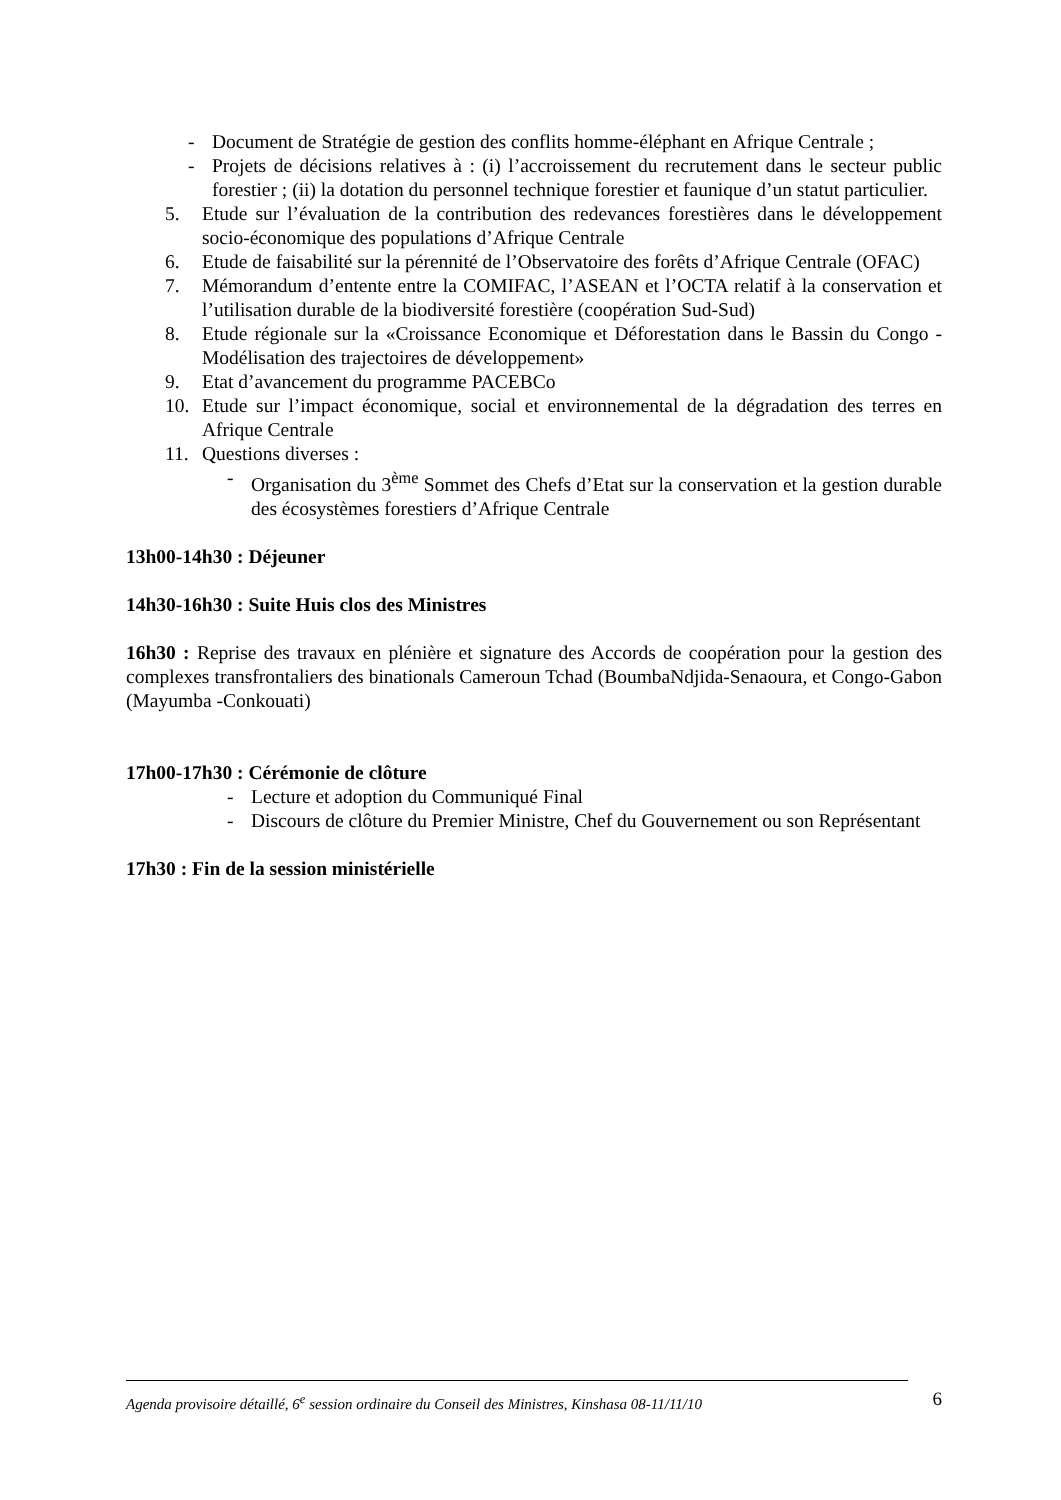- Document de Stratégie de gestion des conflits homme-éléphant en Afrique Centrale ;
- Projets de décisions relatives à : (i) l’accroissement du recrutement dans le secteur public forestier ; (ii) la dotation du personnel technique forestier et faunique d’un statut particulier.
5. Etude sur l’évaluation de la contribution des redevances forestières dans le développement socio-économique des populations d’Afrique Centrale
6. Etude de faisabilité sur la pérennité de l’Observatoire des forêts d’Afrique Centrale (OFAC)
7. Mémorandum d’entente entre la COMIFAC, l’ASEAN et l’OCTA relatif à la conservation et l’utilisation durable de la biodiversité forestière (coopération Sud-Sud)
8. Etude régionale sur la «Croissance Economique et Déforestation dans le Bassin du Congo - Modélisation des trajectoires de développement»
9. Etat d’avancement du programme PACEBCo
10. Etude sur l’impact économique, social et environnemental de la dégradation des terres en Afrique Centrale
11. Questions diverses :
- Organisation du 3<sup>ème</sup> Sommet des Chefs d’Etat sur la conservation et la gestion durable des écosystèmes forestiers d’Afrique Centrale
13h00-14h30 : Déjeuner
14h30-16h30 : Suite Huis clos des Ministres
16h30 : Reprise des travaux en plénière et signature des Accords de coopération pour la gestion des complexes transfrontaliers des binationals Cameroun Tchad (BoumbaNdjida-Senaoura, et Congo-Gabon (Mayumba -Conkouati)
17h00-17h30 : Cérémonie de clôture
- Lecture et adoption du Communiqué Final
- Discours de clôture du Premier Ministre, Chef du Gouvernement ou son Représentant
17h30 : Fin de la session ministérielle
Agenda provisoire détaillé, 6<sup>e</sup> session ordinaire du Conseil des Ministres, Kinshasa 08-11/11/10 6